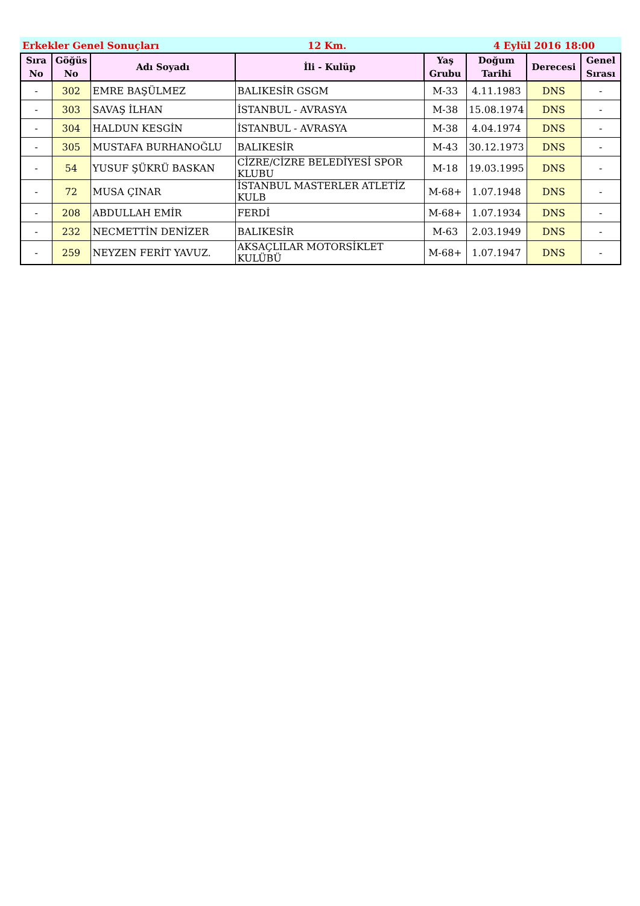Erkekler Genel Sonuçları
12 Km.
4 Eylül 2016 18:00
| Sıra No | Göğüs No | Adı Soyadı | İli - Kulüp | Yaş Grubu | Doğum Tarihi | Derecesi | Genel Sırası |
| --- | --- | --- | --- | --- | --- | --- | --- |
| - | 302 | EMRE BAŞÜLMEZ | BALIKESİR GSGM | M-33 | 4.11.1983 | DNS | - |
| - | 303 | SAVAŞ İLHAN | İSTANBUL - AVRASYA | M-38 | 15.08.1974 | DNS | - |
| - | 304 | HALDUN KESGİN | İSTANBUL - AVRASYA | M-38 | 4.04.1974 | DNS | - |
| - | 305 | MUSTAFA BURHANOĞLU | BALIKESİR | M-43 | 30.12.1973 | DNS | - |
| - | 54 | YUSUF ŞÜKRÜ BASKAN | CİZRE/CİZRE BELEDİYESİ SPOR KLUBU | M-18 | 19.03.1995 | DNS | - |
| - | 72 | MUSA ÇINAR | İSTANBUL MASTERLER ATLETİZ KULB | M-68+ | 1.07.1948 | DNS | - |
| - | 208 | ABDULLAH EMİR | FERDİ | M-68+ | 1.07.1934 | DNS | - |
| - | 232 | NECMETTİN DENİZER | BALIKESİR | M-63 | 2.03.1949 | DNS | - |
| - | 259 | NEYZEN FERİT YAVUZ. | AKSAÇLILAR MOTORSİKLET KULÜBÜ | M-68+ | 1.07.1947 | DNS | - |